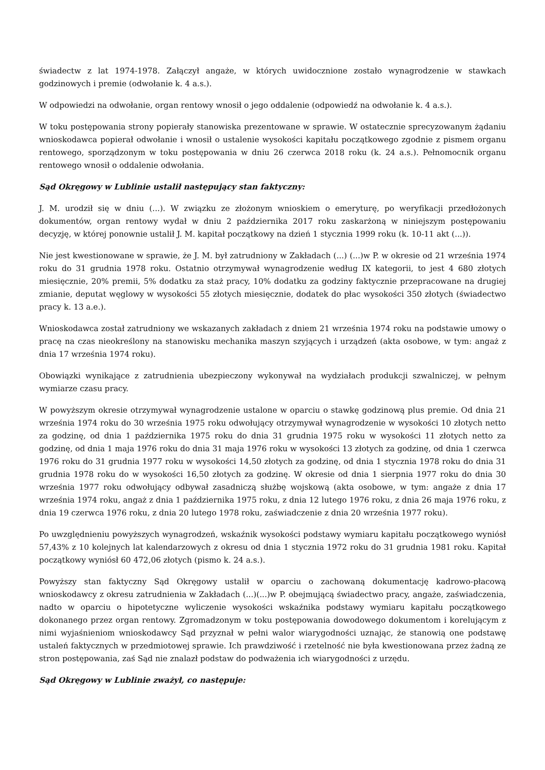świadectw z lat 1974-1978. Załączył angaże, w których uwidocznione zostało wynagrodzenie w stawkach godzinowych i premie (odwołanie k. 4 a.s.).
W odpowiedzi na odwołanie, organ rentowy wnosił o jego oddalenie (odpowiedź na odwołanie k. 4 a.s.).
W toku postępowania strony popierały stanowiska prezentowane w sprawie. W ostatecznie sprecyzowanym żądaniu wnioskodawca popierał odwołanie i wnosił o ustalenie wysokości kapitału początkowego zgodnie z pismem organu rentowego, sporządzonym w toku postępowania w dniu 26 czerwca 2018 roku (k. 24 a.s.). Pełnomocnik organu rentowego wnosił o oddalenie odwołania.
Sąd Okręgowy w Lublinie ustalił następujący stan faktyczny:
J. M. urodził się w dniu (...). W związku ze złożonym wnioskiem o emeryturę, po weryfikacji przedłożonych dokumentów, organ rentowy wydał w dniu 2 października 2017 roku zaskarżoną w niniejszym postępowaniu decyzję, w której ponownie ustalił J. M. kapitał początkowy na dzień 1 stycznia 1999 roku (k. 10-11 akt (...)).
Nie jest kwestionowane w sprawie, że J. M. był zatrudniony w Zakładach (...) (...)w P. w okresie od 21 września 1974 roku do 31 grudnia 1978 roku. Ostatnio otrzymywał wynagrodzenie według IX kategorii, to jest 4 680 złotych miesięcznie, 20% premii, 5% dodatku za staż pracy, 10% dodatku za godziny faktycznie przepracowane na drugiej zmianie, deputat węglowy w wysokości 55 złotych miesięcznie, dodatek do płac wysokości 350 złotych (świadectwo pracy k. 13 a.e.).
Wnioskodawca został zatrudniony we wskazanych zakładach z dniem 21 września 1974 roku na podstawie umowy o pracę na czas nieokreślony na stanowisku mechanika maszyn szyjących i urządzeń (akta osobowe, w tym: angaż z dnia 17 września 1974 roku).
Obowiązki wynikające z zatrudnienia ubezpieczony wykonywał na wydziałach produkcji szwalniczej, w pełnym wymiarze czasu pracy.
W powyższym okresie otrzymywał wynagrodzenie ustalone w oparciu o stawkę godzinową plus premie. Od dnia 21 września 1974 roku do 30 września 1975 roku odwołujący otrzymywał wynagrodzenie w wysokości 10 złotych netto za godzinę, od dnia 1 października 1975 roku do dnia 31 grudnia 1975 roku w wysokości 11 złotych netto za godzinę, od dnia 1 maja 1976 roku do dnia 31 maja 1976 roku w wysokości 13 złotych za godzinę, od dnia 1 czerwca 1976 roku do 31 grudnia 1977 roku w wysokości 14,50 złotych za godzinę, od dnia 1 stycznia 1978 roku do dnia 31 grudnia 1978 roku do w wysokości 16,50 złotych za godzinę. W okresie od dnia 1 sierpnia 1977 roku do dnia 30 września 1977 roku odwołujący odbywał zasadniczą służbę wojskową (akta osobowe, w tym: angaże z dnia 17 września 1974 roku, angaż z dnia 1 października 1975 roku, z dnia 12 lutego 1976 roku, z dnia 26 maja 1976 roku, z dnia 19 czerwca 1976 roku, z dnia 20 lutego 1978 roku, zaświadczenie z dnia 20 września 1977 roku).
Po uwzględnieniu powyższych wynagrodzeń, wskaźnik wysokości podstawy wymiaru kapitału początkowego wyniósł 57,43% z 10 kolejnych lat kalendarzowych z okresu od dnia 1 stycznia 1972 roku do 31 grudnia 1981 roku. Kapitał początkowy wyniósł 60 472,06 złotych (pismo k. 24 a.s.).
Powyższy stan faktyczny Sąd Okręgowy ustalił w oparciu o zachowaną dokumentację kadrowo-płacową wnioskodawcy z okresu zatrudnienia w Zakładach (...)(...)w P. obejmującą świadectwo pracy, angaże, zaświadczenia, nadto w oparciu o hipotetyczne wyliczenie wysokości wskaźnika podstawy wymiaru kapitału początkowego dokonanego przez organ rentowy. Zgromadzonym w toku postępowania dowodowego dokumentom i korelującym z nimi wyjaśnieniom wnioskodawcy Sąd przyznał w pełni walor wiarygodności uznając, że stanowią one podstawę ustaleń faktycznych w przedmiotowej sprawie. Ich prawdziwość i rzetelność nie była kwestionowana przez żadną ze stron postępowania, zaś Sąd nie znalazł podstaw do podważenia ich wiarygodności z urzędu.
Sąd Okręgowy w Lublinie zważył, co następuje: